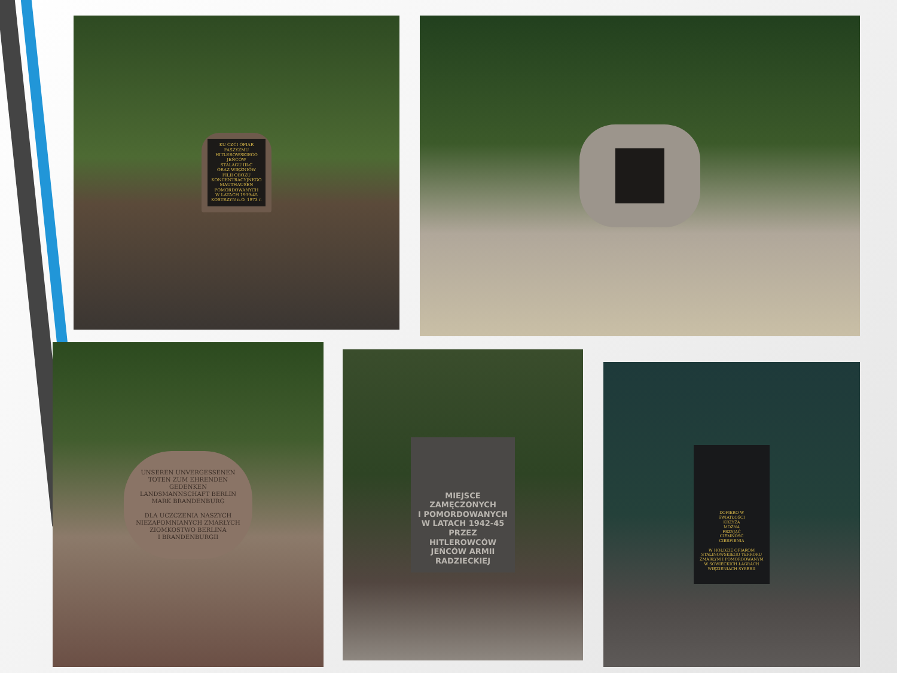KU CZCI OFIAR
FASZYZMU
HITLEROWSKIEGO
JEŃCÓW
STALAGU III-C
ORAZ WIĘŹNIÓW
FILII OBOZU
KONCENTRACYJNEGO
MAUTHAUSEN
POMORDOWANYCH
W LATACH 1939-45
KOSTRZYN n.O. 1973 r.
UNSEREN UNVERGESSENEN
TOTEN ZUM EHRENDEN
GEDENKEN
LANDSMANNSCHAFT BERLIN
MARK BRANDENBURG
DLA UCZCZENIA NASZYCH
NIEZAPOMNIANYCH ZMARŁYCH
ZIOMKOSTWO BERLINA
I BRANDENBURGII
MIEJSCE
ZAMĘCZONYCH
I POMORDOWANYCH
W LATACH 1942-45
PRZEZ
HITLEROWCÓW
JEŃCÓW ARMII
RADZIECKIEJ
DOPIERO W
ŚWIATŁOŚCI
KRZYŻA
MOŻNA
PRZYJĄĆ
CIEMNOŚĆ
CIERPIENIA
W HOŁDZIE OFIAROM
STALINOWSKIEGO TERRORU
ZMARŁYM I POMORDOWANYM
W SOWIECKICH ŁAGRACH
WIĘZIENIACH SYBERII